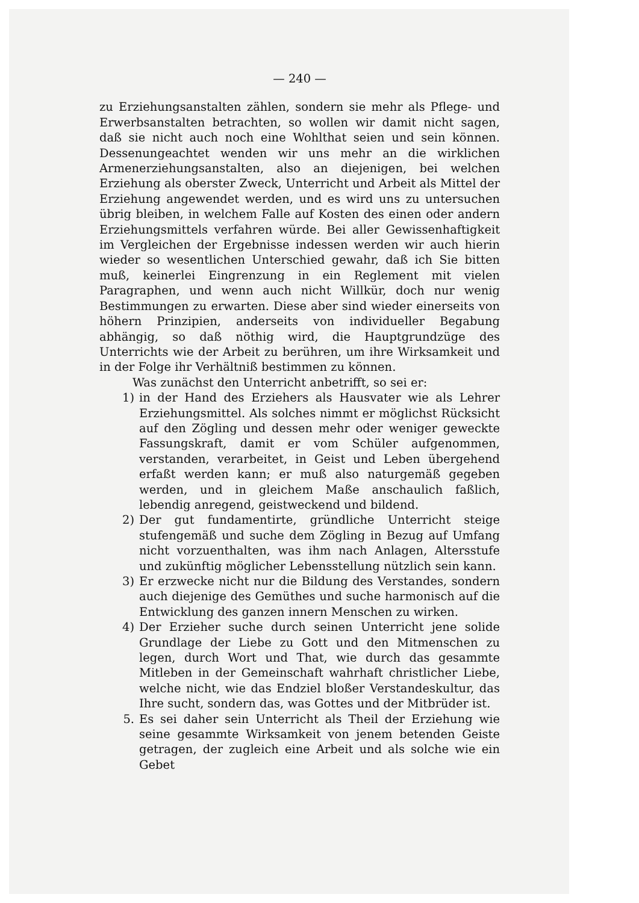— 240 —
zu Erziehungsanstalten zählen, sondern sie mehr als Pflege- und Erwerbsanstalten betrachten, so wollen wir damit nicht sagen, daß sie nicht auch noch eine Wohlthat seien und sein können. Dessenungeachtet wenden wir uns mehr an die wirklichen Armenerziehungsanstalten, also an diejenigen, bei welchen Erziehung als oberster Zweck, Unterricht und Arbeit als Mittel der Erziehung angewendet werden, und es wird uns zu untersuchen übrig bleiben, in welchem Falle auf Kosten des einen oder andern Erziehungsmittels verfahren würde. Bei aller Gewissenhaftigkeit im Vergleichen der Ergebnisse indessen werden wir auch hierin wieder so wesentlichen Unterschied gewahr, daß ich Sie bitten muß, keinerlei Eingrenzung in ein Reglement mit vielen Paragraphen, und wenn auch nicht Willkür, doch nur wenig Bestimmungen zu erwarten. Diese aber sind wieder einerseits von höhern Prinzipien, anderseits von individueller Begabung abhängig, so daß nöthig wird, die Hauptgrundzüge des Unterrichts wie der Arbeit zu berühren, um ihre Wirksamkeit und in der Folge ihr Verhältniß bestimmen zu können.
Was zunächst den Unterricht anbetrifft, so sei er:
1) in der Hand des Erziehers als Hausvater wie als Lehrer Erziehungsmittel. Als solches nimmt er möglichst Rücksicht auf den Zögling und dessen mehr oder weniger geweckte Fassungskraft, damit er vom Schüler aufgenommen, verstanden, verarbeitet, in Geist und Leben übergehend erfaßt werden kann; er muß also naturgemäß gegeben werden, und in gleichem Maße anschaulich faßlich, lebendig anregend, geistweckend und bildend.
2) Der gut fundamentirte, gründliche Unterricht steige stufengemäß und suche dem Zögling in Bezug auf Umfang nicht vorzuenthalten, was ihm nach Anlagen, Altersstufe und zukünftig möglicher Lebensstellung nützlich sein kann.
3) Er erzwecke nicht nur die Bildung des Verstandes, sondern auch diejenige des Gemüthes und suche harmonisch auf die Entwicklung des ganzen innern Menschen zu wirken.
4) Der Erzieher suche durch seinen Unterricht jene solide Grundlage der Liebe zu Gott und den Mitmenschen zu legen, durch Wort und That, wie durch das gesammte Mitleben in der Gemeinschaft wahrhaft christlicher Liebe, welche nicht, wie das Endziel bloßer Verstandeskultur, das Ihre sucht, sondern das, was Gottes und der Mitbrüder ist.
5. Es sei daher sein Unterricht als Theil der Erziehung wie seine gesammte Wirksamkeit von jenem betenden Geiste getragen, der zugleich eine Arbeit und als solche wie ein Gebet